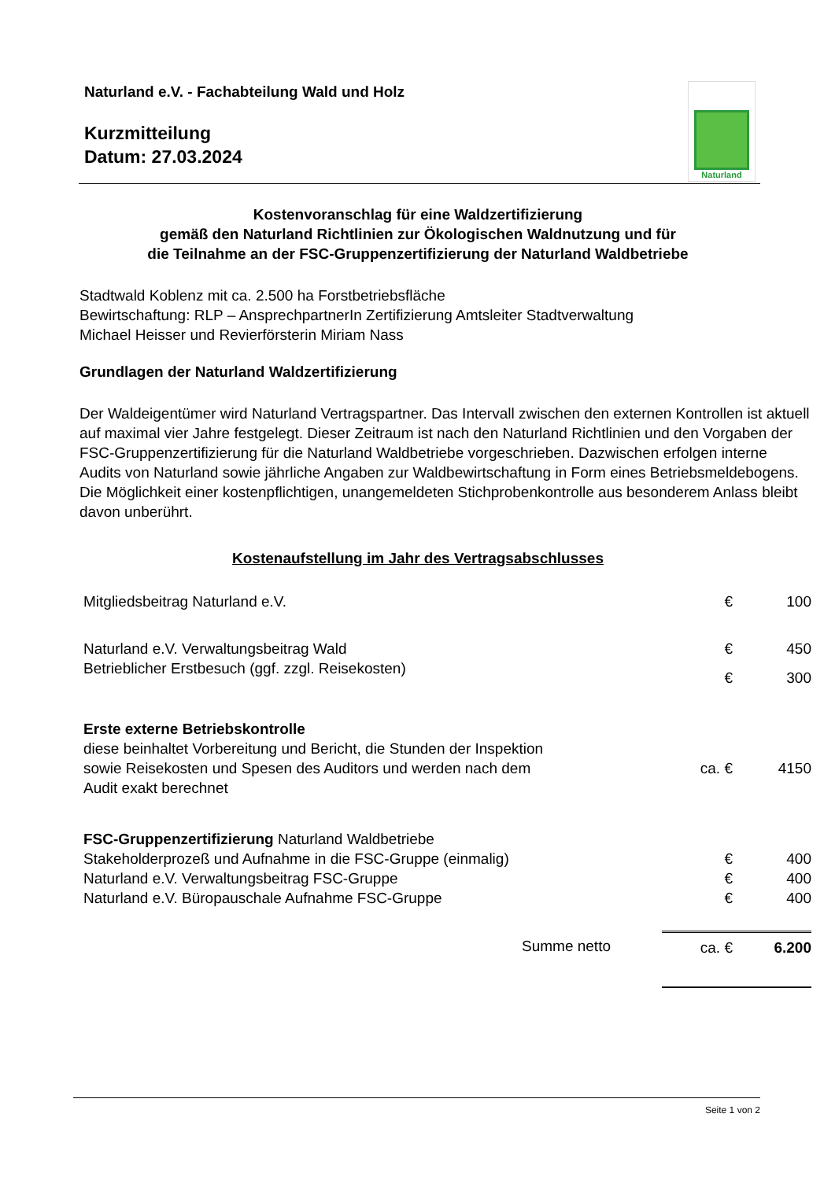Naturland e.V. - Fachabteilung Wald und Holz
Kurzmitteilung
Datum: 27.03.2024
Naturland
Kostenvoranschlag für eine Waldzertifizierung
gemäß den Naturland Richtlinien zur Ökologischen Waldnutzung und für
die Teilnahme an der FSC-Gruppenzertifizierung der Naturland Waldbetriebe
Stadtwald Koblenz mit ca. 2.500 ha Forstbetriebsfläche
Bewirtschaftung: RLP – AnsprechpartnerIn Zertifizierung Amtsleiter Stadtverwaltung
Michael Heisser und Revierförsterin Miriam Nass
Grundlagen der Naturland Waldzertifizierung
Der Waldeigentümer wird Naturland Vertragspartner. Das Intervall zwischen den externen Kontrollen ist aktuell auf maximal vier Jahre festgelegt. Dieser Zeitraum ist nach den Naturland Richtlinien und den Vorgaben der FSC-Gruppenzertifizierung für die Naturland Waldbetriebe vorgeschrieben. Dazwischen erfolgen interne Audits von Naturland sowie jährliche Angaben zur Waldbewirtschaftung in Form eines Betriebsmeldebogens. Die Möglichkeit einer kostenpflichtigen, unangemeldeten Stichprobenkontrolle aus besonderem Anlass bleibt davon unberührt.
Kostenaufstellung im Jahr des Vertragsabschlusses
| Mitgliedsbeitrag Naturland e.V. | € | 100 |
| Naturland e.V. Verwaltungsbeitrag Wald | € | 450 |
| Betrieblicher Erstbesuch (ggf. zzgl. Reisekosten) | € | 300 |
| Erste externe Betriebskontrolle diese beinhaltet Vorbereitung und Bericht, die Stunden der Inspektion sowie Reisekosten und Spesen des Auditors und werden nach dem Audit exakt berechnet | ca. € | 4150 |
| FSC-Gruppenzertifizierung Naturland Waldbetriebe | | |
| Stakeholderprozeß und Aufnahme in die FSC-Gruppe (einmalig) | € | 400 |
| Naturland e.V. Verwaltungsbeitrag FSC-Gruppe | € | 400 |
| Naturland e.V. Büropauschale Aufnahme FSC-Gruppe | € | 400 |
| Summe netto | ca. € | 6.200 |
Seite 1 von 2